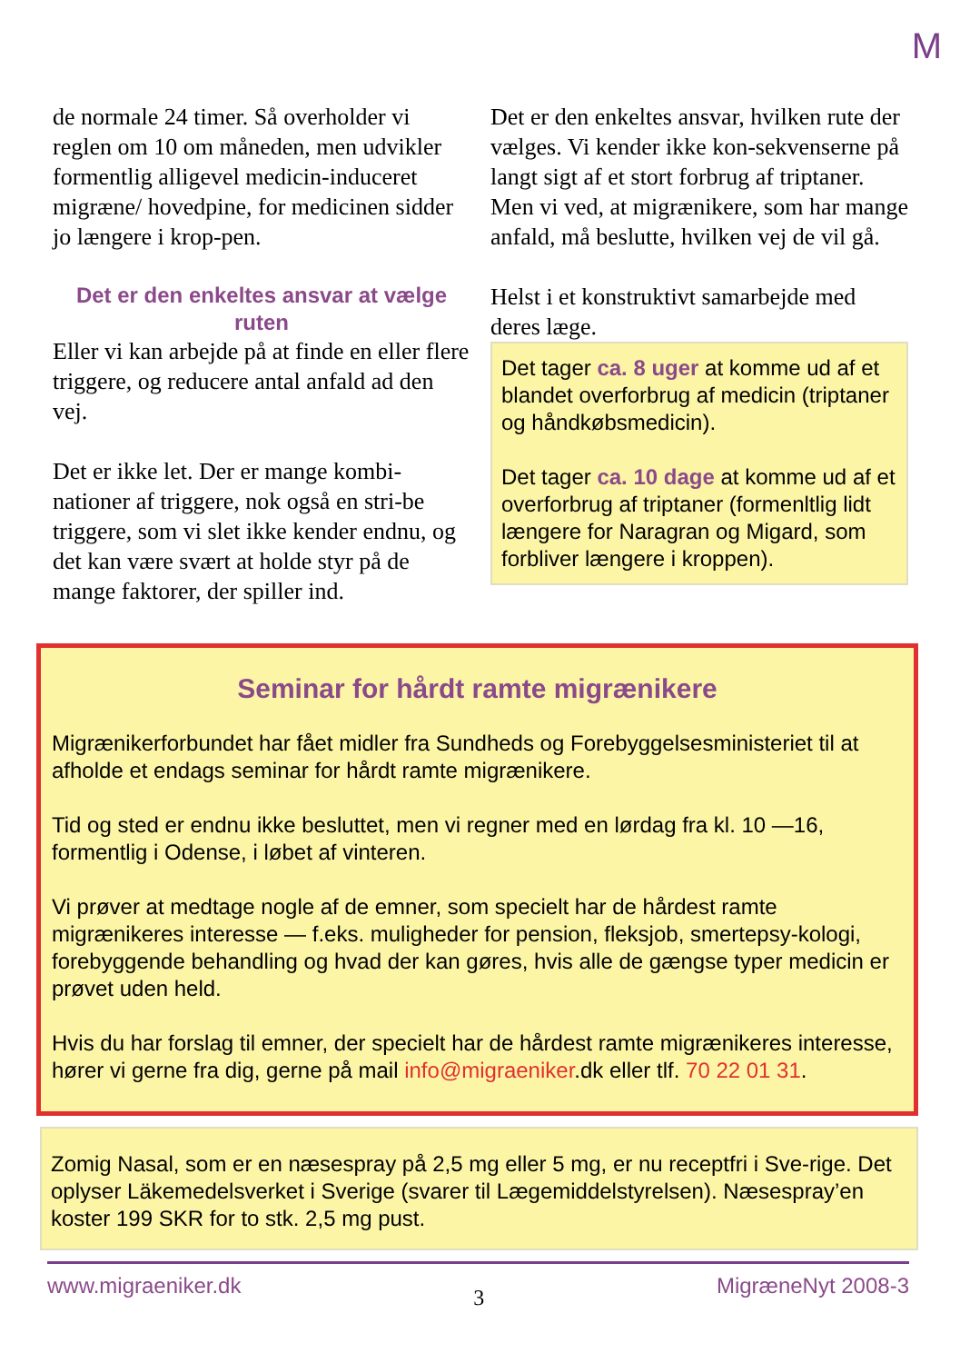M
de normale 24 timer. Så overholder vi reglen om 10 om måneden, men udvikler formentlig alligevel medicin-induceret migræne/ hovedpine, for medicinen sidder jo længere i krop-pen.
Det er den enkeltes ansvar at vælge ruten
Eller vi kan arbejde på at finde en eller flere triggere, og reducere antal anfald ad den vej.
Det er ikke let. Der er mange kombi-nationer af triggere, nok også en stri-be triggere, som vi slet ikke kender endnu, og det kan være svært at holde styr på de mange faktorer, der spiller ind.
Det er den enkeltes ansvar, hvilken rute der vælges. Vi kender ikke kon-sekvenserne på langt sigt af et stort forbrug af triptaner. Men vi ved, at migrænikere, som har mange anfald, må beslutte, hvilken vej de vil gå.
Helst i et konstruktivt samarbejde med deres læge.
Det tager ca. 8 uger at komme ud af et blandet overforbrug af medicin (triptaner og håndkøbsmedicin).
Det tager ca. 10 dage at komme ud af et overforbrug af triptaner (formenltlig lidt længere for Naragran og Migard, som forbliver længere i kroppen).
Seminar for hårdt ramte migrænikere
Migrænikerforbundet har fået midler fra Sundheds og Forebyggelsesministeriet til at afholde et endags seminar for hårdt ramte migrænikere.
Tid og sted er endnu ikke besluttet, men vi regner med en lørdag fra kl. 10 —16, formentlig i Odense, i løbet af vinteren.
Vi prøver at medtage nogle af de emner, som specielt har de hårdest ramte migrænikeres interesse — f.eks. muligheder for pension, fleksjob, smertepsy-kologi, forebyggende behandling og hvad der kan gøres, hvis alle de gængse typer medicin er prøvet uden held.
Hvis du har forslag til emner, der specielt har de hårdest ramte migrænikeres interesse, hører vi gerne fra dig, gerne på mail info@migraeniker.dk eller tlf. 70 22 01 31.
Zomig Nasal, som er en næsespray på 2,5 mg eller 5 mg, er nu receptfri i Sve-rige. Det oplyser Läkemedelsverket i Sverige (svarer til Lægemiddelstyrelsen). Næsespray’en koster 199 SKR for to stk. 2,5 mg pust.
www.migraeniker.dk 3 MigræneNyt 2008-3